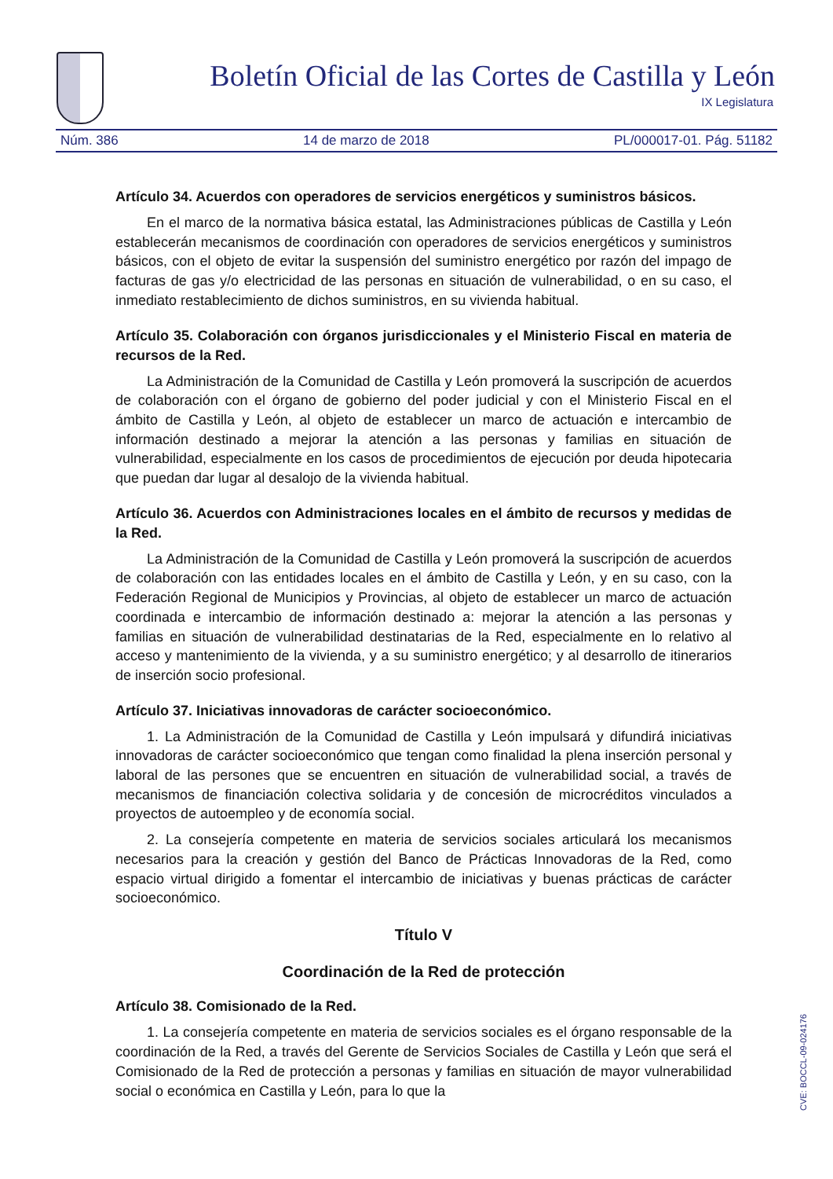Boletín Oficial de las Cortes de Castilla y León
IX Legislatura
Núm. 386 14 de marzo de 2018 PL/000017-01. Pág. 51182
Artículo 34. Acuerdos con operadores de servicios energéticos y suministros básicos.
En el marco de la normativa básica estatal, las Administraciones públicas de Castilla y León establecerán mecanismos de coordinación con operadores de servicios energéticos y suministros básicos, con el objeto de evitar la suspensión del suministro energético por razón del impago de facturas de gas y/o electricidad de las personas en situación de vulnerabilidad, o en su caso, el inmediato restablecimiento de dichos suministros, en su vivienda habitual.
Artículo 35. Colaboración con órganos jurisdiccionales y el Ministerio Fiscal en materia de recursos de la Red.
La Administración de la Comunidad de Castilla y León promoverá la suscripción de acuerdos de colaboración con el órgano de gobierno del poder judicial y con el Ministerio Fiscal en el ámbito de Castilla y León, al objeto de establecer un marco de actuación e intercambio de información destinado a mejorar la atención a las personas y familias en situación de vulnerabilidad, especialmente en los casos de procedimientos de ejecución por deuda hipotecaria que puedan dar lugar al desalojo de la vivienda habitual.
Artículo 36. Acuerdos con Administraciones locales en el ámbito de recursos y medidas de la Red.
La Administración de la Comunidad de Castilla y León promoverá la suscripción de acuerdos de colaboración con las entidades locales en el ámbito de Castilla y León, y en su caso, con la Federación Regional de Municipios y Provincias, al objeto de establecer un marco de actuación coordinada e intercambio de información destinado a: mejorar la atención a las personas y familias en situación de vulnerabilidad destinatarias de la Red, especialmente en lo relativo al acceso y mantenimiento de la vivienda, y a su suministro energético; y al desarrollo de itinerarios de inserción socio profesional.
Artículo 37. Iniciativas innovadoras de carácter socioeconómico.
1. La Administración de la Comunidad de Castilla y León impulsará y difundirá iniciativas innovadoras de carácter socioeconómico que tengan como finalidad la plena inserción personal y laboral de las persones que se encuentren en situación de vulnerabilidad social, a través de mecanismos de financiación colectiva solidaria y de concesión de microcréditos vinculados a proyectos de autoempleo y de economía social.
2. La consejería competente en materia de servicios sociales articulará los mecanismos necesarios para la creación y gestión del Banco de Prácticas Innovadoras de la Red, como espacio virtual dirigido a fomentar el intercambio de iniciativas y buenas prácticas de carácter socioeconómico.
Título V
Coordinación de la Red de protección
Artículo 38. Comisionado de la Red.
1. La consejería competente en materia de servicios sociales es el órgano responsable de la coordinación de la Red, a través del Gerente de Servicios Sociales de Castilla y León que será el Comisionado de la Red de protección a personas y familias en situación de mayor vulnerabilidad social o económica en Castilla y León, para lo que la
CVE: BOCCL-09-024176